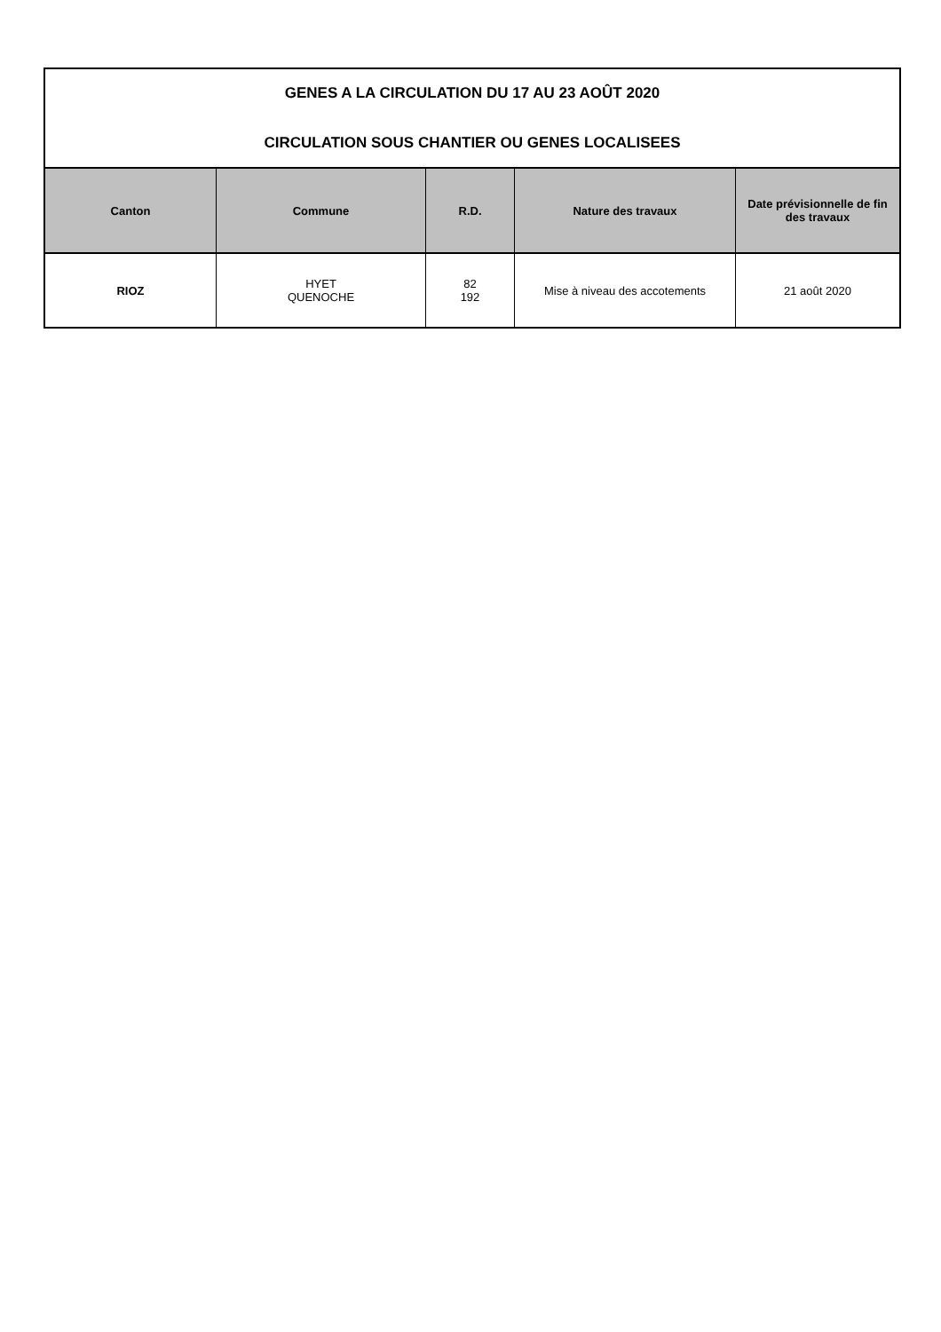| GENES A LA CIRCULATION DU 17 AU 23 AOÛT 2020 CIRCULATION SOUS CHANTIER OU GENES LOCALISEES | | | | |
| Canton | Commune | R.D. | Nature des travaux | Date prévisionnelle de fin des travaux |
| RIOZ | HYET QUENOCHE | 82 192 | Mise à niveau des accotements | 21 août 2020 |